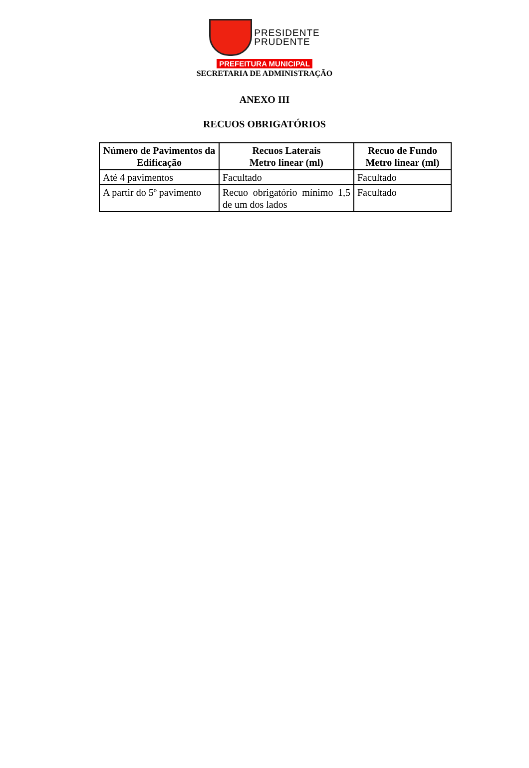PRESIDENTE
PRUDENTE
PREFEITURA MUNICIPAL
SECRETARIA DE ADMINISTRAÇÃO
ANEXO III
RECUOS OBRIGATÓRIOS
| Número de Pavimentos da Edificação | Recuos Laterais Metro linear (ml) | Recuo de Fundo Metro linear (ml) |
| --- | --- | --- |
| Até 4 pavimentos | Facultado | Facultado |
| A partir do 5º pavimento | Recuo obrigatório mínimo 1,5 de um dos lados | Facultado |